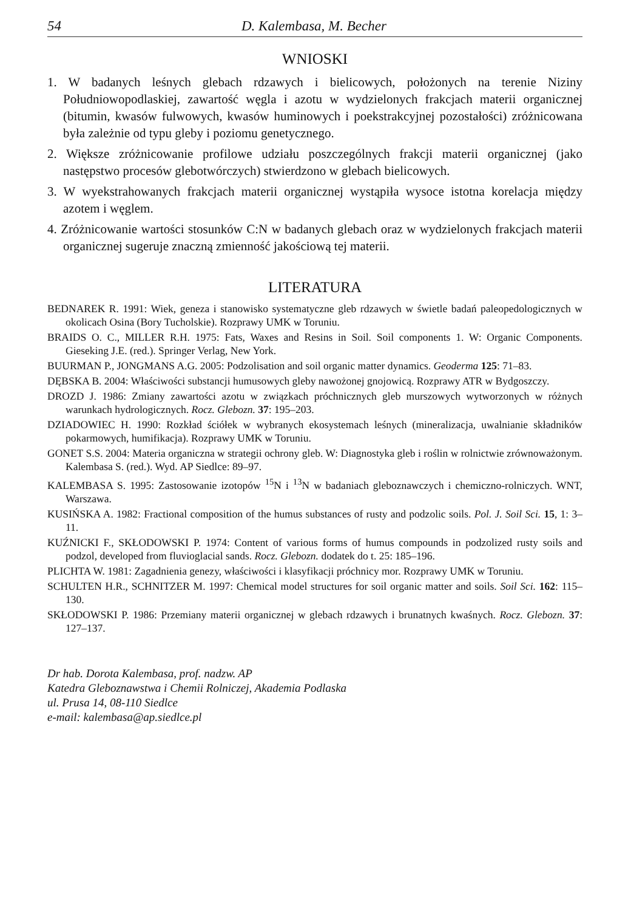54 D. Kalembasa, M. Becher
WNIOSKI
1. W badanych leśnych glebach rdzawych i bielicowych, położonych na terenie Niziny Południowopodlaskiej, zawartość węgla i azotu w wydzielonych frakcjach materii organicznej (bitumin, kwasów fulwowych, kwasów huminowych i poekstrakcyjnej pozostałości) zróżnicowana była zależnie od typu gleby i poziomu genetycznego.
2. Większe zróżnicowanie profilowe udziału poszczególnych frakcji materii organicznej (jako następstwo procesów glebotwórczych) stwierdzono w glebach bielicowych.
3. W wyekstrahowanych frakcjach materii organicznej wystąpiła wysoce istotna korelacja między azotem i węglem.
4. Zróżnicowanie wartości stosunków C:N w badanych glebach oraz w wydzielonych frakcjach materii organicznej sugeruje znaczną zmienność jakościową tej materii.
LITERATURA
BEDNAREK R. 1991: Wiek, geneza i stanowisko systematyczne gleb rdzawych w świetle badań paleopedologicznych w okolicach Osina (Bory Tucholskie). Rozprawy UMK w Toruniu.
BRAIDS O. C., MILLER R.H. 1975: Fats, Waxes and Resins in Soil. Soil components 1. W: Organic Components. Gieseking J.E. (red.). Springer Verlag, New York.
BUURMAN P., JONGMANS A.G. 2005: Podzolisation and soil organic matter dynamics. Geoderma 125: 71–83.
DĘBSKA B. 2004: Właściwości substancji humusowych gleby nawożonej gnojowicą. Rozprawy ATR w Bydgoszczy.
DROZD J. 1986: Zmiany zawartości azotu w związkach próchnicznych gleb murszowych wytworzonych w różnych warunkach hydrologicznych. Rocz. Glebozn. 37: 195–203.
DZIADOWIEC H. 1990: Rozkład ściółek w wybranych ekosystemach leśnych (mineralizacja, uwalnianie składników pokarmowych, humifikacja). Rozprawy UMK w Toruniu.
GONET S.S. 2004: Materia organiczna w strategii ochrony gleb. W: Diagnostyka gleb i roślin w rolnictwie zrównoważonym. Kalembasa S. (red.). Wyd. AP Siedlce: 89–97.
KALEMBASA S. 1995: Zastosowanie izotopów <sup>15</sup>N i <sup>13</sup>N w badaniach gleboznawczych i chemiczno-rolniczych. WNT, Warszawa.
KUSIŃSKA A. 1982: Fractional composition of the humus substances of rusty and podzolic soils. Pol. J. Soil Sci. 15, 1: 3–11.
KUŹNICKI F., SKŁODOWSKI P. 1974: Content of various forms of humus compounds in podzolized rusty soils and podzol, developed from fluvioglacial sands. Rocz. Glebozn. dodatek do t. 25: 185–196.
PLICHTA W. 1981: Zagadnienia genezy, właściwości i klasyfikacji próchnicy mor. Rozprawy UMK w Toruniu.
SCHULTEN H.R., SCHNITZER M. 1997: Chemical model structures for soil organic matter and soils. Soil Sci. 162: 115–130.
SKŁODOWSKI P. 1986: Przemiany materii organicznej w glebach rdzawych i brunatnych kwaśnych. Rocz. Glebozn. 37: 127–137.
Dr hab. Dorota Kalembasa, prof. nadzw. AP
Katedra Gleboznawstwa i Chemii Rolniczej, Akademia Podlaska
ul. Prusa 14, 08-110 Siedlce
e-mail: kalembasa@ap.siedlce.pl